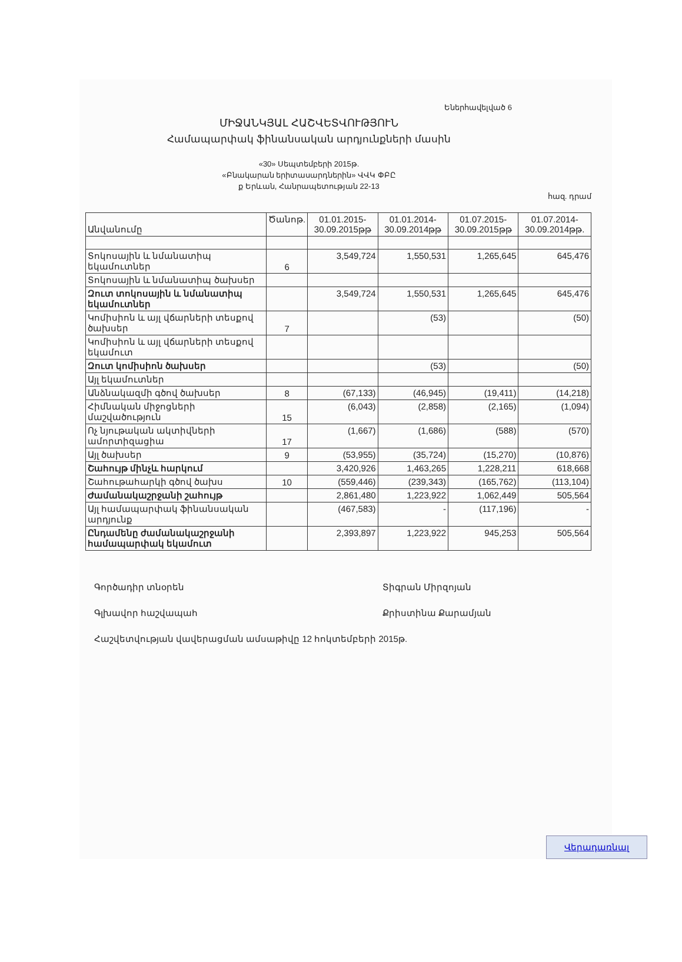Եներհավելված 6
ՄԻՋԱՆԿՅԱԼ ՀԱՇՎԵՏՎՈՒԹՅՈՒՆ
Համապարփակ ֆինանսական արդյունքների մասին
«30» Սեպտեմբերի 2015թ.
«Բնակարան երիտասարդներին» ՎՎԿ ՓԲԸ
ք Երևան, Հանրապետության 22-13
հազ. դրամ
| Անվանումը | Ծանոթ. | 01.01.2015-30.09.2015թթ | 01.01.2014-30.09.2014թթ | 01.07.2015-30.09.2015թթ | 01.07.2014-30.09.2014թթ. |
| --- | --- | --- | --- | --- | --- |
| Տոկոսային և նմանատիպ եկամուտներ | 6 | 3,549,724 | 1,550,531 | 1,265,645 | 645,476 |
| Տոկոսային և նմանատիպ ծախսեր | | | | | |
| Զուտ տոկոսային և նմանատիպ եկամուտներ | | 3,549,724 | 1,550,531 | 1,265,645 | 645,476 |
| Կոմիսիոն և այլ վճարների տեսքով ծախսեր | 7 | | (53) | | (50) |
| Կոմիսիոն և այլ վճարների տեսքով եկամուտ | | | | | |
| Զուտ կոմիսիոն ծախսեր | | | (53) | | (50) |
| Այլ եկամուտներ | | | | | |
| Անձնակազմի գծով ծախսեր | 8 | (67,133) | (46,945) | (19,411) | (14,218) |
| Հիմնական միջոցների մաշվածություն | 15 | (6,043) | (2,858) | (2,165) | (1,094) |
| Ոչ նյութական ակտիվների ամորտիզացիա | 17 | (1,667) | (1,686) | (588) | (570) |
| Այլ ծախսեր | 9 | (53,955) | (35,724) | (15,270) | (10,876) |
| Շահույթ մինչև հարկում | | 3,420,926 | 1,463,265 | 1,228,211 | 618,668 |
| Շահութահարկի գծով ծախս | 10 | (559,446) | (239,343) | (165,762) | (113,104) |
| Ժամանակաշրջանի շահույթ | | 2,861,480 | 1,223,922 | 1,062,449 | 505,564 |
| Այլ համապարփակ ֆինանսական արդյունք | | (467,583) | - | (117,196) | - |
| Ընդամենը ժամանակաշրջանի համապարփակ եկամուտ | | 2,393,897 | 1,223,922 | 945,253 | 505,564 |
Գործադիր տնօրեն Տիգրան Միրզոյան
Գլխավոր հաշվապահ Քրիստինա Քարամյան
Հաշվետվության վավերացման ամսաթիվը 12 հոկտեմբերի 2015թ.
Վերադառնալ